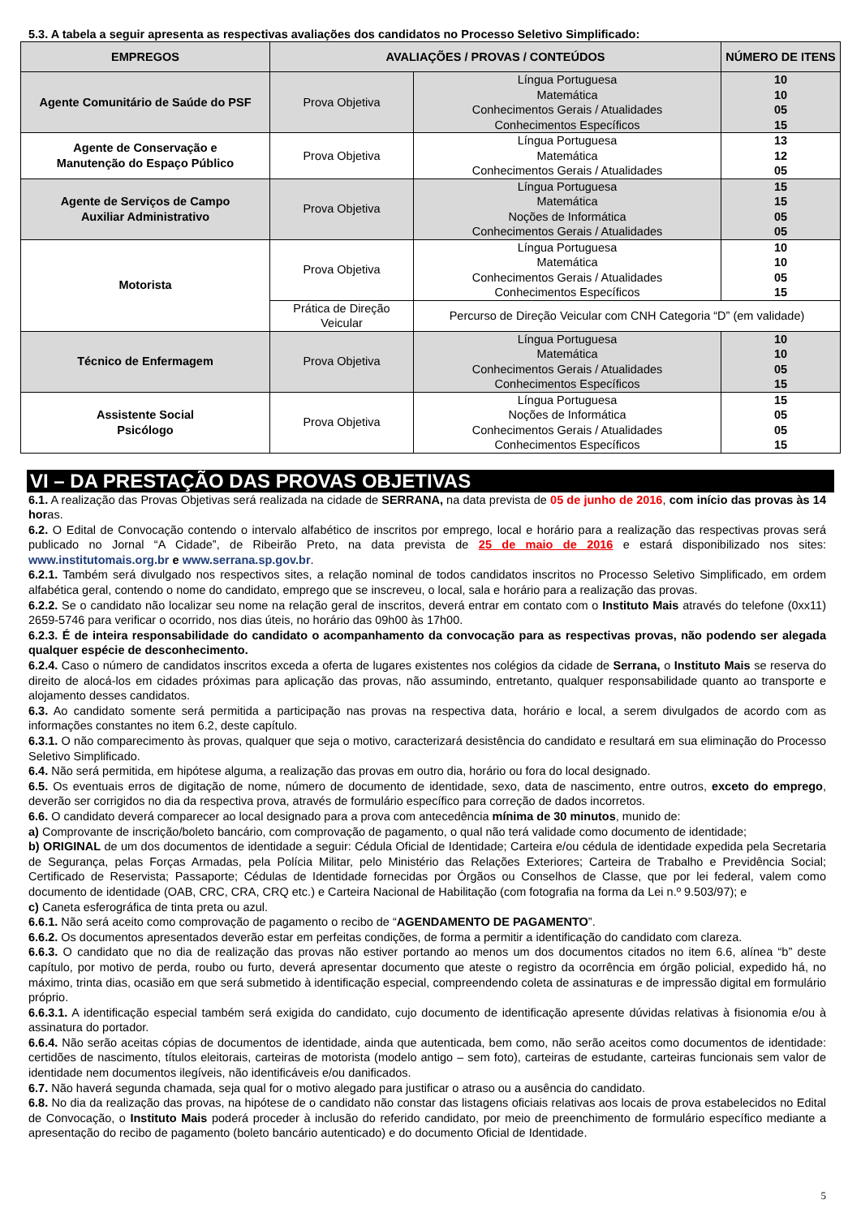5.3. A tabela a seguir apresenta as respectivas avaliações dos candidatos no Processo Seletivo Simplificado:
| EMPREGOS | AVALIAÇÕES / PROVAS / CONTEÚDOS | | NÚMERO DE ITENS |
| --- | --- | --- | --- |
| Agente Comunitário de Saúde do PSF | Prova Objetiva | Língua Portuguesa Matemática Conhecimentos Gerais / Atualidades Conhecimentos Específicos | 10 10 05 15 |
| Agente de Conservação e Manutenção do Espaço Público | Prova Objetiva | Língua Portuguesa Matemática Conhecimentos Gerais / Atualidades | 13 12 05 |
| Agente de Serviços de Campo Auxiliar Administrativo | Prova Objetiva | Língua Portuguesa Matemática Noções de Informática Conhecimentos Gerais / Atualidades | 15 15 05 05 |
| Motorista | Prova Objetiva | Língua Portuguesa Matemática Conhecimentos Gerais / Atualidades Conhecimentos Específicos | 10 10 05 15 |
| | Prática de Direção Veicular | Percurso de Direção Veicular com CNH Categoria “D” (em validade) | |
| Técnico de Enfermagem | Prova Objetiva | Língua Portuguesa Matemática Conhecimentos Gerais / Atualidades Conhecimentos Específicos | 10 10 05 15 |
| Assistente Social Psicólogo | Prova Objetiva | Língua Portuguesa Noções de Informática Conhecimentos Gerais / Atualidades Conhecimentos Específicos | 15 05 05 15 |
VI – DA PRESTAÇÃO DAS PROVAS OBJETIVAS
6.1. A realização das Provas Objetivas será realizada na cidade de SERRANA, na data prevista de 05 de junho de 2016, com início das provas às 14 horas.
6.2. O Edital de Convocação contendo o intervalo alfabético de inscritos por emprego, local e horário para a realização das respectivas provas será publicado no Jornal “A Cidade”, de Ribeirão Preto, na data prevista de 25 de maio de 2016 e estará disponibilizado nos sites: www.institutomais.org.br e www.serrana.sp.gov.br.
6.2.1. Também será divulgado nos respectivos sites, a relação nominal de todos candidatos inscritos no Processo Seletivo Simplificado, em ordem alfabética geral, contendo o nome do candidato, emprego que se inscreveu, o local, sala e horário para a realização das provas.
6.2.2. Se o candidato não localizar seu nome na relação geral de inscritos, deverá entrar em contato com o Instituto Mais através do telefone (0xx11) 2659-5746 para verificar o ocorrido, nos dias úteis, no horário das 09h00 às 17h00.
6.2.3. É de inteira responsabilidade do candidato o acompanhamento da convocação para as respectivas provas, não podendo ser alegada qualquer espécie de desconhecimento.
6.2.4. Caso o número de candidatos inscritos exceda a oferta de lugares existentes nos colégios da cidade de Serrana, o Instituto Mais se reserva do direito de alocá-los em cidades próximas para aplicação das provas, não assumindo, entretanto, qualquer responsabilidade quanto ao transporte e alojamento desses candidatos.
6.3. Ao candidato somente será permitida a participação nas provas na respectiva data, horário e local, a serem divulgados de acordo com as informações constantes no item 6.2, deste capítulo.
6.3.1. O não comparecimento às provas, qualquer que seja o motivo, caracterizará desistência do candidato e resultará em sua eliminação do Processo Seletivo Simplificado.
6.4. Não será permitida, em hipótese alguma, a realização das provas em outro dia, horário ou fora do local designado.
6.5. Os eventuais erros de digitação de nome, número de documento de identidade, sexo, data de nascimento, entre outros, exceto do emprego, deverão ser corrigidos no dia da respectiva prova, através de formulário específico para correção de dados incorretos.
6.6. O candidato deverá comparecer ao local designado para a prova com antecedência mínima de 30 minutos, munido de:
a) Comprovante de inscrição/boleto bancário, com comprovação de pagamento, o qual não terá validade como documento de identidade;
b) ORIGINAL de um dos documentos de identidade a seguir: Cédula Oficial de Identidade; Carteira e/ou cédula de identidade expedida pela Secretaria de Segurança, pelas Forças Armadas, pela Polícia Militar, pelo Ministério das Relações Exteriores; Carteira de Trabalho e Previdência Social; Certificado de Reservista; Passaporte; Cédulas de Identidade fornecidas por Órgãos ou Conselhos de Classe, que por lei federal, valem como documento de identidade (OAB, CRC, CRA, CRQ etc.) e Carteira Nacional de Habilitação (com fotografia na forma da Lei n.º 9.503/97); e
c) Caneta esferográfica de tinta preta ou azul.
6.6.1. Não será aceito como comprovação de pagamento o recibo de “AGENDAMENTO DE PAGAMENTO”.
6.6.2. Os documentos apresentados deverão estar em perfeitas condições, de forma a permitir a identificação do candidato com clareza.
6.6.3. O candidato que no dia de realização das provas não estiver portando ao menos um dos documentos citados no item 6.6, alínea “b” deste capítulo, por motivo de perda, roubo ou furto, deverá apresentar documento que ateste o registro da ocorrência em órgão policial, expedido há, no máximo, trinta dias, ocasião em que será submetido à identificação especial, compreendendo coleta de assinaturas e de impressão digital em formulário próprio.
6.6.3.1. A identificação especial também será exigida do candidato, cujo documento de identificação apresente dúvidas relativas à fisionomia e/ou à assinatura do portador.
6.6.4. Não serão aceitas cópias de documentos de identidade, ainda que autenticada, bem como, não serão aceitos como documentos de identidade: certidões de nascimento, títulos eleitorais, carteiras de motorista (modelo antigo – sem foto), carteiras de estudante, carteiras funcionais sem valor de identidade nem documentos ilegíveis, não identificáveis e/ou danificados.
6.7. Não haverá segunda chamada, seja qual for o motivo alegado para justificar o atraso ou a ausência do candidato.
6.8. No dia da realização das provas, na hipótese de o candidato não constar das listagens oficiais relativas aos locais de prova estabelecidos no Edital de Convocação, o Instituto Mais poderá proceder à inclusão do referido candidato, por meio de preenchimento de formulário específico mediante a apresentação do recibo de pagamento (boleto bancário autenticado) e do documento Oficial de Identidade.
5